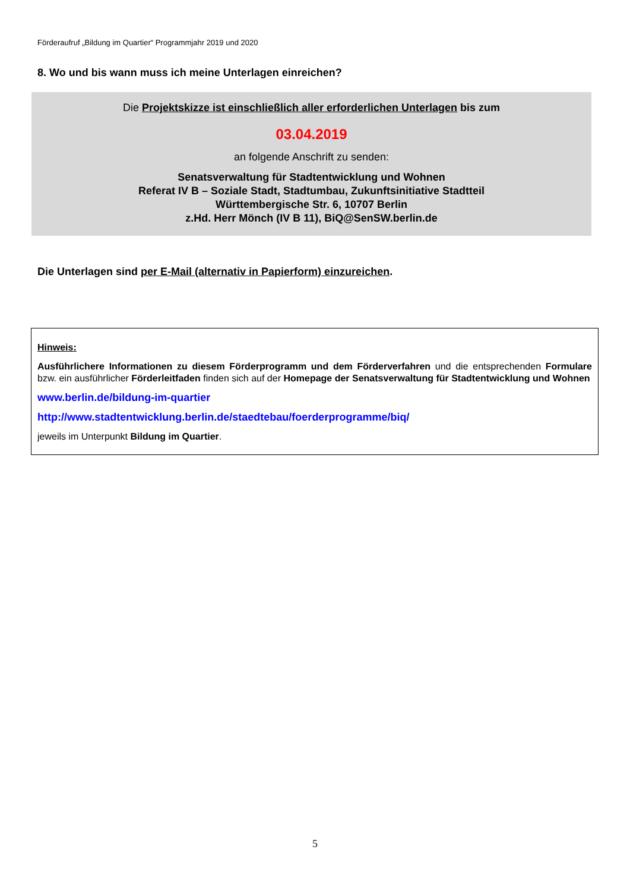Förderaufruf „Bildung im Quartier“ Programmjahr 2019 und 2020
8. Wo und bis wann muss ich meine Unterlagen einreichen?
Die Projektskizze ist einschließlich aller erforderlichen Unterlagen bis zum
03.04.2019
an folgende Anschrift zu senden:
Senatsverwaltung für Stadtentwicklung und Wohnen
Referat IV B – Soziale Stadt, Stadtumbau, Zukunftsinitiative Stadtteil
Württembergische Str. 6, 10707 Berlin
z.Hd. Herr Mönch (IV B 11), BiQ@SenSW.berlin.de
Die Unterlagen sind per E-Mail (alternativ in Papierform) einzureichen.
Hinweis:
Ausführlichere Informationen zu diesem Förderprogramm und dem Förderverfahren und die entsprechenden Formulare bzw. ein ausführlicher Förderleitfaden finden sich auf der Homepage der Senatsverwaltung für Stadtentwicklung und Wohnen
www.berlin.de/bildung-im-quartier
http://www.stadtentwicklung.berlin.de/staedtebau/foerderprogramme/biq/
jeweils im Unterpunkt Bildung im Quartier.
5